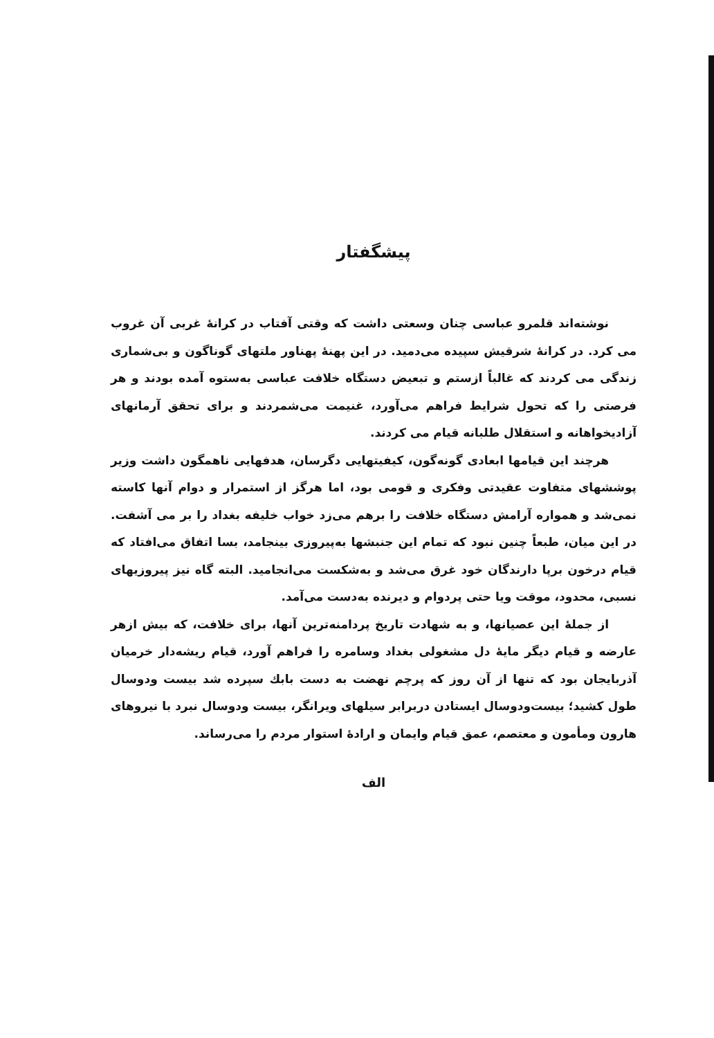پیشگفتار
نوشته‌اند قلمرو عباسی چنان وسعتی داشت که وقتی آفتاب در کرانهٔ غربی آن غروب می کرد. در کرانهٔ شرقیش سپیده می‌دمید. در این پهنهٔ پهناور ملتهای گوناگون و بی‌شماری زندگی می کردند که غالباً ازستم و تبعیض دستگاه خلافت عباسی به‌ستوه آمده بودند و هر فرصتی را که تحول شرایط فراهم می‌آورد، غنیمت می‌شمردند و برای تحقق آرمانهای آزادیخواهانه و استقلال طلبانه قیام می کردند.
هرچند این قیامها ابعادی گونه‌گون، کیفیتهایی دگرسان، هدفهایی ناهمگون داشت وزیر پوششهای متفاوت عقیدتی وفکری و قومی بود، اما هرگز از استمرار و دوام آنها کاسته نمی‌شد و همواره آرامش دستگاه خلافت را برهم می‌زد خواب خلیفه بغداد را بر می آشفت. در این میان، طبعاً چنین نبود که تمام این جنبشها به‌پیروزی بینجامد، بسا اتفاق می‌افتاد که قیام درخون برپا دارندگان خود غرق می‌شد و به‌شکست می‌انجامید. البته گاه نیز پیروزیهای نسبی، محدود، موقت ویا حتی پردوام و دیرنده به‌دست می‌آمد.
از جملهٔ این عصیانها، و به شهادت تاریخ پردامنه‌ترین آنها، برای خلافت، که بیش ازهر عارضه و قیام دیگر مایهٔ دل مشغولی بغداد وسامره را فراهم آورد، قیام ریشه‌دار خرمیان آذربایجان بود که تنها از آن روز که پرچم نهضت به دست بابك سپرده شد بیست ودوسال طول کشید؛ بیست‌ودوسال ایستادن دربرابر سیلهای ویرانگر، بیست ودوسال نبرد با نیروهای هارون ومأمون و معتصم، عمق قیام وایمان و ارادهٔ استوار مردم را می‌رساند.
الف